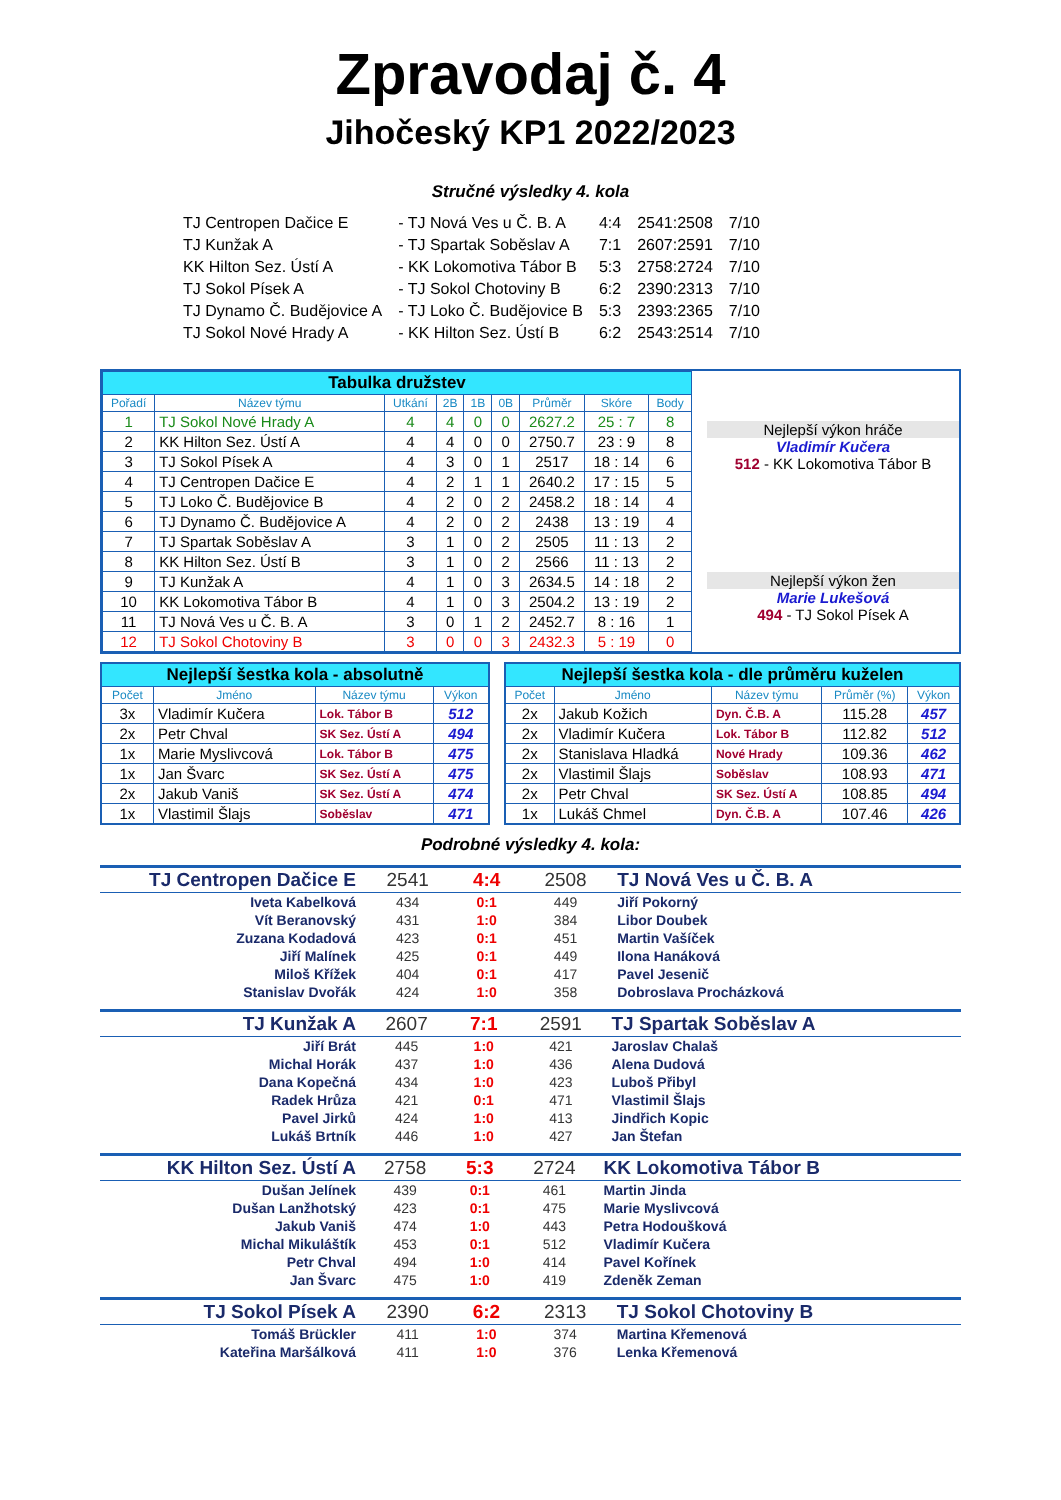Zpravodaj č. 4
Jihočeský KP1 2022/2023
Stručné výsledky 4. kola
| TJ Centropen Dačice E | - TJ Nová Ves u Č. B. A | 4:4 | 2541:2508 | 7/10 |
| TJ Kunžak A | - TJ Spartak Soběslav A | 7:1 | 2607:2591 | 7/10 |
| KK Hilton Sez. Ústí A | - KK Lokomotiva Tábor B | 5:3 | 2758:2724 | 7/10 |
| TJ Sokol Písek A | - TJ Sokol Chotoviny B | 6:2 | 2390:2313 | 7/10 |
| TJ Dynamo Č. Budějovice A | - TJ Loko Č. Budějovice B | 5:3 | 2393:2365 | 7/10 |
| TJ Sokol Nové Hrady A | - KK Hilton Sez. Ústí B | 6:2 | 2543:2514 | 7/10 |
| Tabulka družstev | | | | | | | | |
| Pořadí | Název týmu | Utkání | 2B | 1B | 0B | Průměr | Skóre | Body |
| 1 | TJ Sokol Nové Hrady A | 4 | 4 | 0 | 0 | 2627.2 | 25 : 7 | 8 |
| 2 | KK Hilton Sez. Ústí A | 4 | 4 | 0 | 0 | 2750.7 | 23 : 9 | 8 |
| 3 | TJ Sokol Písek A | 4 | 3 | 0 | 1 | 2517 | 18 : 14 | 6 |
| 4 | TJ Centropen Dačice E | 4 | 2 | 1 | 1 | 2640.2 | 17 : 15 | 5 |
| 5 | TJ Loko Č. Budějovice B | 4 | 2 | 0 | 2 | 2458.2 | 18 : 14 | 4 |
| 6 | TJ Dynamo Č. Budějovice A | 4 | 2 | 0 | 2 | 2438 | 13 : 19 | 4 |
| 7 | TJ Spartak Soběslav A | 3 | 1 | 0 | 2 | 2505 | 11 : 13 | 2 |
| 8 | KK Hilton Sez. Ústí B | 3 | 1 | 0 | 2 | 2566 | 11 : 13 | 2 |
| 9 | TJ Kunžak A | 4 | 1 | 0 | 3 | 2634.5 | 14 : 18 | 2 |
| 10 | KK Lokomotiva Tábor B | 4 | 1 | 0 | 3 | 2504.2 | 13 : 19 | 2 |
| 11 | TJ Nová Ves u Č. B. A | 3 | 0 | 1 | 2 | 2452.7 | 8 : 16 | 1 |
| 12 | TJ Sokol Chotoviny B | 3 | 0 | 0 | 3 | 2432.3 | 5 : 19 | 0 |
Nejlepší výkon hráče
Vladimír Kučera
512 - KK Lokomotiva Tábor B
Nejlepší výkon žen
Marie Lukešová
494 - TJ Sokol Písek A
| Nejlepší šestka kola - absolutně | | | |
| Počet | Jméno | Název týmu | Výkon |
| 3x | Vladimír Kučera | Lok. Tábor B | 512 |
| 2x | Petr Chval | SK Sez. Ústí A | 494 |
| 1x | Marie Myslivcová | Lok. Tábor B | 475 |
| 1x | Jan Švarc | SK Sez. Ústí A | 475 |
| 2x | Jakub Vaniš | SK Sez. Ústí A | 474 |
| 1x | Vlastimil Šlajs | Soběslav | 471 |
| Nejlepší šestka kola - dle průměru kuželen | | | | |
| Počet | Jméno | Název týmu | Průměr (%) | Výkon |
| 2x | Jakub Kožich | Dyn. Č.B. A | 115.28 | 457 |
| 2x | Vladimír Kučera | Lok. Tábor B | 112.82 | 512 |
| 2x | Stanislava Hladká | Nové Hrady | 109.36 | 462 |
| 2x | Vlastimil Šlajs | Soběslav | 108.93 | 471 |
| 2x | Petr Chval | SK Sez. Ústí A | 108.85 | 494 |
| 1x | Lukáš Chmel | Dyn. Č.B. A | 107.46 | 426 |
Podrobné výsledky 4. kola:
| TJ Centropen Dačice E | 2541 | 4:4 | 2508 | TJ Nová Ves u Č. B. A |
| Iveta Kabelková | 434 | 0:1 | 449 | Jiří Pokorný |
| Vít Beranovský | 431 | 1:0 | 384 | Libor Doubek |
| Zuzana Kodadová | 423 | 0:1 | 451 | Martin Vašíček |
| Jiří Malínek | 425 | 0:1 | 449 | Ilona Hanáková |
| Miloš Křížek | 404 | 0:1 | 417 | Pavel Jesenič |
| Stanislav Dvořák | 424 | 1:0 | 358 | Dobroslava Procházková |
| TJ Kunžak A | 2607 | 7:1 | 2591 | TJ Spartak Soběslav A |
| Jiří Brát | 445 | 1:0 | 421 | Jaroslav Chalaš |
| Michal Horák | 437 | 1:0 | 436 | Alena Dudová |
| Dana Kopečná | 434 | 1:0 | 423 | Luboš Přibyl |
| Radek Hrůza | 421 | 0:1 | 471 | Vlastimil Šlajs |
| Pavel Jirků | 424 | 1:0 | 413 | Jindřich Kopic |
| Lukáš Brtník | 446 | 1:0 | 427 | Jan Štefan |
| KK Hilton Sez. Ústí A | 2758 | 5:3 | 2724 | KK Lokomotiva Tábor B |
| Dušan Jelínek | 439 | 0:1 | 461 | Martin Jinda |
| Dušan Lanžhotský | 423 | 0:1 | 475 | Marie Myslivcová |
| Jakub Vaniš | 474 | 1:0 | 443 | Petra Hodoušková |
| Michal Mikuláštík | 453 | 0:1 | 512 | Vladimír Kučera |
| Petr Chval | 494 | 1:0 | 414 | Pavel Kořínek |
| Jan Švarc | 475 | 1:0 | 419 | Zdeněk Zeman |
| TJ Sokol Písek A | 2390 | 6:2 | 2313 | TJ Sokol Chotoviny B |
| Tomáš Brückler | 411 | 1:0 | 374 | Martina Křemenová |
| Kateřina Maršálková | 411 | 1:0 | 376 | Lenka Křemenová |